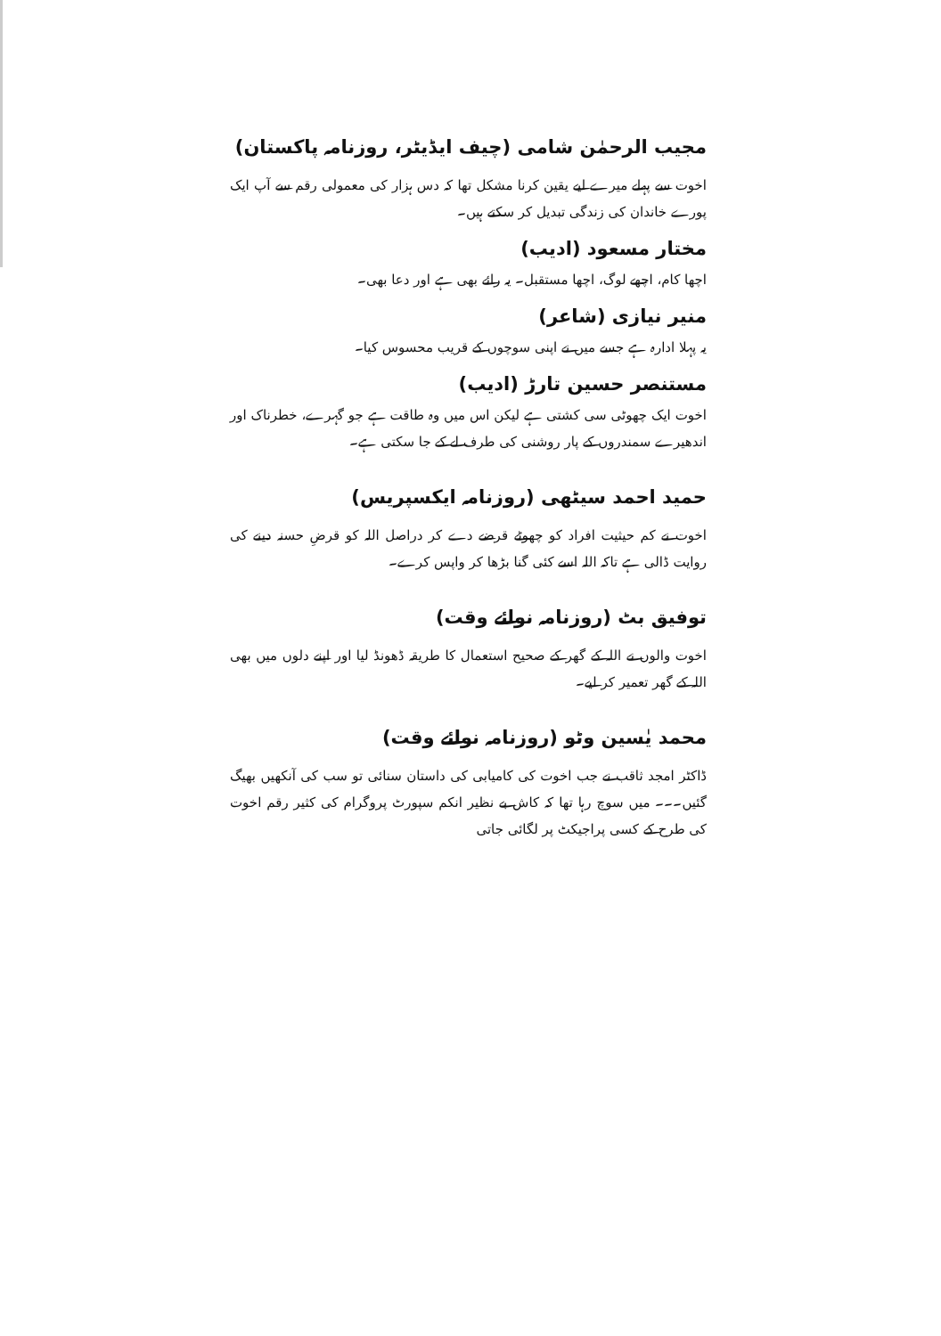مجیب الرحمٰن شامی (چیف ایڈیٹر، روزنامہ پاکستان)
اخوت سے پہلے میرے لیے یقین کرنا مشکل تھا کہ دس ہزار کی معمولی رقم سے آپ ایک پورے خاندان کی زندگی تبدیل کر سکتے ہیں۔
مختار مسعود (ادیب)
اچھا کام، اچھے لوگ، اچھا مستقبل۔ یہ رائے بھی ہے اور دعا بھی۔
منیر نیازی (شاعر)
یہ پہلا ادارہ ہے جسے میں نے اپنی سوچوں کے قریب محسوس کیا۔
مستنصر حسین تارڑ (ادیب)
اخوت ایک چھوٹی سی کشتی ہے لیکن اس میں وہ طاقت ہے جو گہرے، خطرناک اور اندھیرے سمندروں کے پار روشنی کی طرف لے کے جا سکتی ہے۔
حمید احمد سیٹھی (روزنامہ ایکسپریس)
اخوت نے کم حیثیت افراد کو چھوٹے قرضے دے کر دراصل اللہ کو قرضِ حسنہ دینے کی روایت ڈالی ہے تاکہ اللہ اسے کئی گنا بڑھا کر واپس کرے۔
توفیق بٹ (روزنامہ نوائے وقت)
اخوت والوں نے اللہ کے گھر کے صحیح استعمال کا طریقہ ڈھونڈ لیا اور اپنے دلوں میں بھی اللہ کے گھر تعمیر کر لیے۔
محمد یٰسین وٹو (روزنامہ نوائے وقت)
ڈاکٹر امجد ثاقب نے جب اخوت کی کامیابی کی داستان سنائی تو سب کی آنکھیں بھیگ گئیں۔۔۔ میں سوچ رہا تھا کہ کاش بے نظیر انکم سپورٹ پروگرام کی کثیر رقم اخوت کی طرح کے کسی پراجیکٹ پر لگائی جاتی